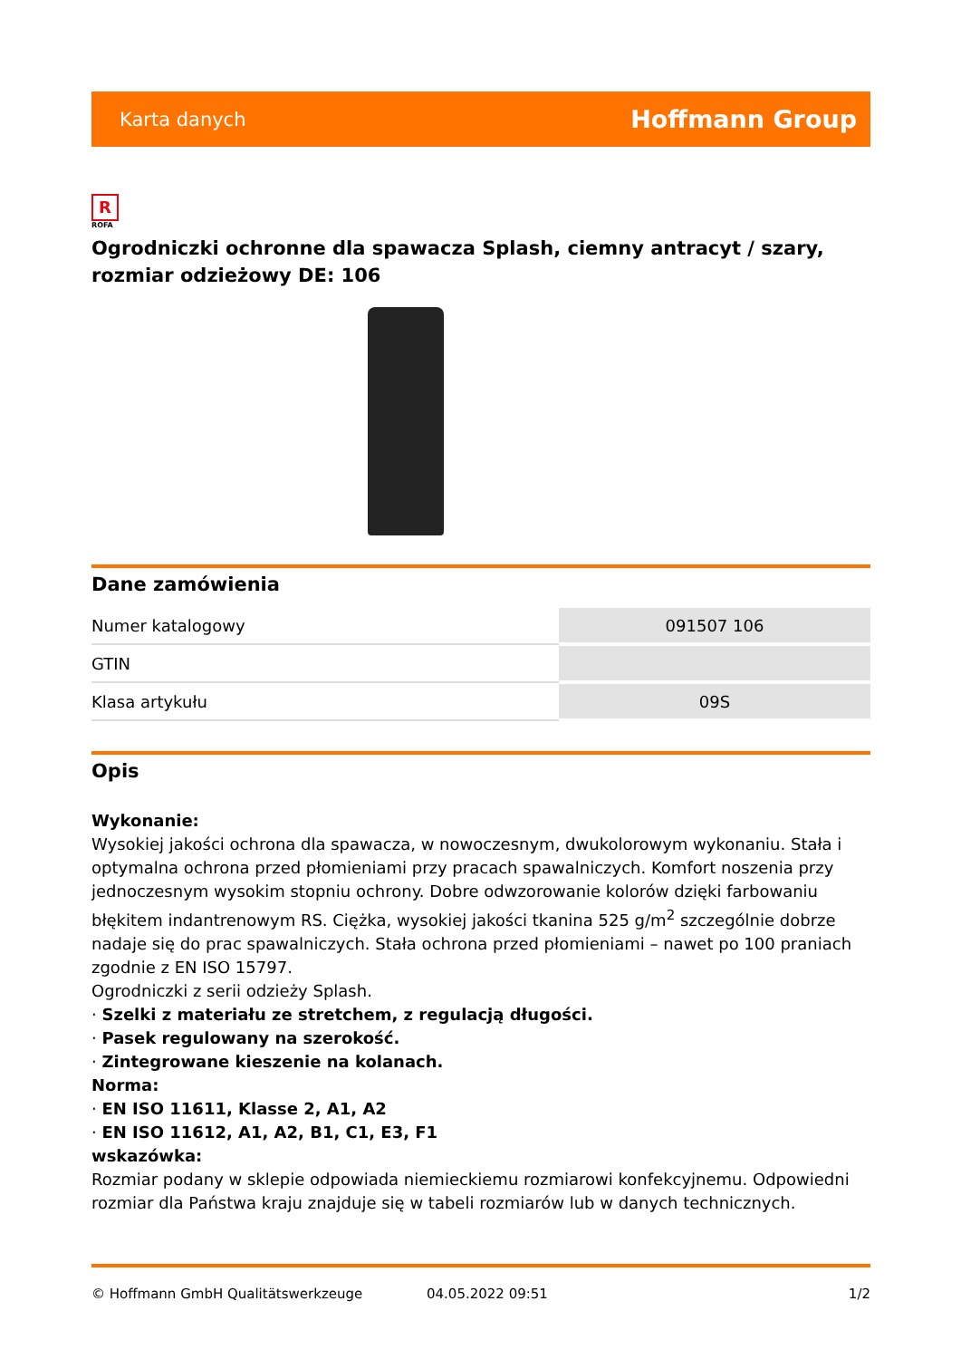Karta danych Hoffmann Group
R
ROFA
Ogrodniczki ochronne dla spawacza Splash, ciemny antracyt / szary, rozmiar odzieżowy DE: 106
Dane zamówienia
| Numer katalogowy | 091507 106 |
| GTIN | |
| Klasa artykułu | 09S |
Opis
Wykonanie:
Wysokiej jakości ochrona dla spawacza, w nowoczesnym, dwukolorowym wykonaniu. Stała i optymalna ochrona przed płomieniami przy pracach spawalniczych. Komfort noszenia przy jednoczesnym wysokim stopniu ochrony. Dobre odwzorowanie kolorów dzięki farbowaniu błękitem indantrenowym RS. Ciężka, wysokiej jakości tkanina 525 g/m<sup>2</sup> szczególnie dobrze nadaje się do prac spawalniczych. Stała ochrona przed płomieniami – nawet po 100 praniach zgodnie z EN ISO 15797.
Ogrodniczki z serii odzieży Splash.
· Szelki z materiału ze stretchem, z regulacją długości.
· Pasek regulowany na szerokość.
· Zintegrowane kieszenie na kolanach.
Norma:
· EN ISO 11611, Klasse 2, A1, A2
· EN ISO 11612, A1, A2, B1, C1, E3, F1
wskazówka:
Rozmiar podany w sklepie odpowiada niemieckiemu rozmiarowi konfekcyjnemu. Odpowiedni rozmiar dla Państwa kraju znajduje się w tabeli rozmiarów lub w danych technicznych.
© Hoffmann GmbH Qualitätswerkzeuge 04.05.2022 09:51 1/2